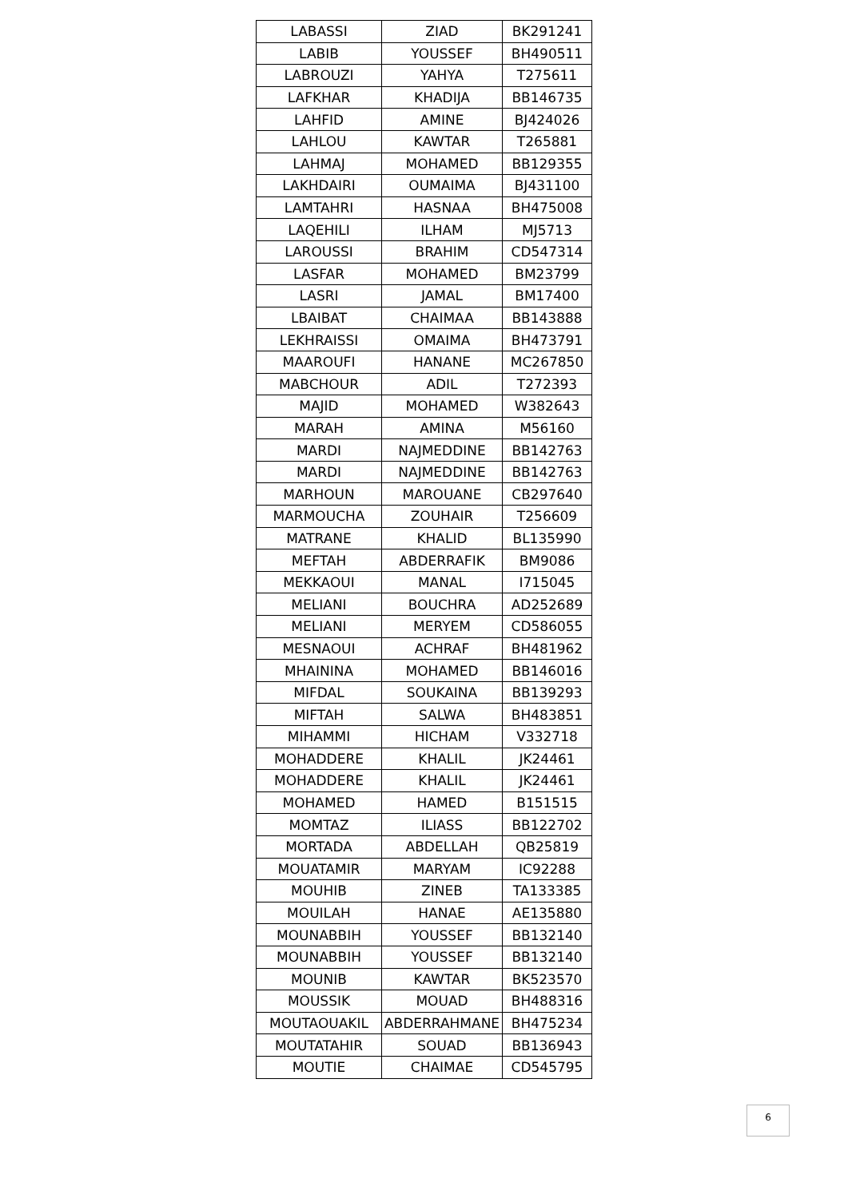| LABASSI | ZIAD | BK291241 |
| LABIB | YOUSSEF | BH490511 |
| LABROUZI | YAHYA | T275611 |
| LAFKHAR | KHADIJA | BB146735 |
| LAHFID | AMINE | BJ424026 |
| LAHLOU | KAWTAR | T265881 |
| LAHMAJ | MOHAMED | BB129355 |
| LAKHDAIRI | OUMAIMA | BJ431100 |
| LAMTAHRI | HASNAA | BH475008 |
| LAQEHILI | ILHAM | MJ5713 |
| LAROUSSI | BRAHIM | CD547314 |
| LASFAR | MOHAMED | BM23799 |
| LASRI | JAMAL | BM17400 |
| LBAIBAT | CHAIMAA | BB143888 |
| LEKHRAISSI | OMAIMA | BH473791 |
| MAAROUFI | HANANE | MC267850 |
| MABCHOUR | ADIL | T272393 |
| MAJID | MOHAMED | W382643 |
| MARAH | AMINA | M56160 |
| MARDI | NAJMEDDINE | BB142763 |
| MARDI | NAJMEDDINE | BB142763 |
| MARHOUN | MAROUANE | CB297640 |
| MARMOUCHA | ZOUHAIR | T256609 |
| MATRANE | KHALID | BL135990 |
| MEFTAH | ABDERRAFIK | BM9086 |
| MEKKAOUI | MANAL | I715045 |
| MELIANI | BOUCHRA | AD252689 |
| MELIANI | MERYEM | CD586055 |
| MESNAOUI | ACHRAF | BH481962 |
| MHAININA | MOHAMED | BB146016 |
| MIFDAL | SOUKAINA | BB139293 |
| MIFTAH | SALWA | BH483851 |
| MIHAMMI | HICHAM | V332718 |
| MOHADDERE | KHALIL | JK24461 |
| MOHADDERE | KHALIL | JK24461 |
| MOHAMED | HAMED | B151515 |
| MOMTAZ | ILIASS | BB122702 |
| MORTADA | ABDELLAH | QB25819 |
| MOUATAMIR | MARYAM | IC92288 |
| MOUHIB | ZINEB | TA133385 |
| MOUILAH | HANAE | AE135880 |
| MOUNABBIH | YOUSSEF | BB132140 |
| MOUNABBIH | YOUSSEF | BB132140 |
| MOUNIB | KAWTAR | BK523570 |
| MOUSSIK | MOUAD | BH488316 |
| MOUTAOUAKIL | ABDERRAHMANE | BH475234 |
| MOUTATAHIR | SOUAD | BB136943 |
| MOUTIE | CHAIMAE | CD545795 |
6